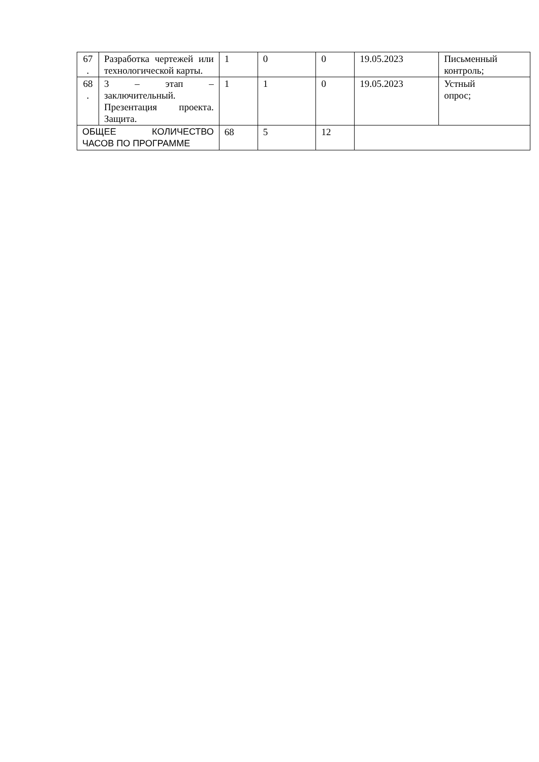| 67 . | Разработка чертежей или технологической карты. | 1 | 0 | 0 | 19.05.2023 | Письменный контроль; |
| 68 . | 3 – этап – заключительный. Презентация проекта. Защита. | 1 | 1 | 0 | 19.05.2023 | Устный опрос; |
| ОБЩЕЕ КОЛИЧЕСТВО ЧАСОВ ПО ПРОГРАММЕ | | 68 | 5 | 12 | | |